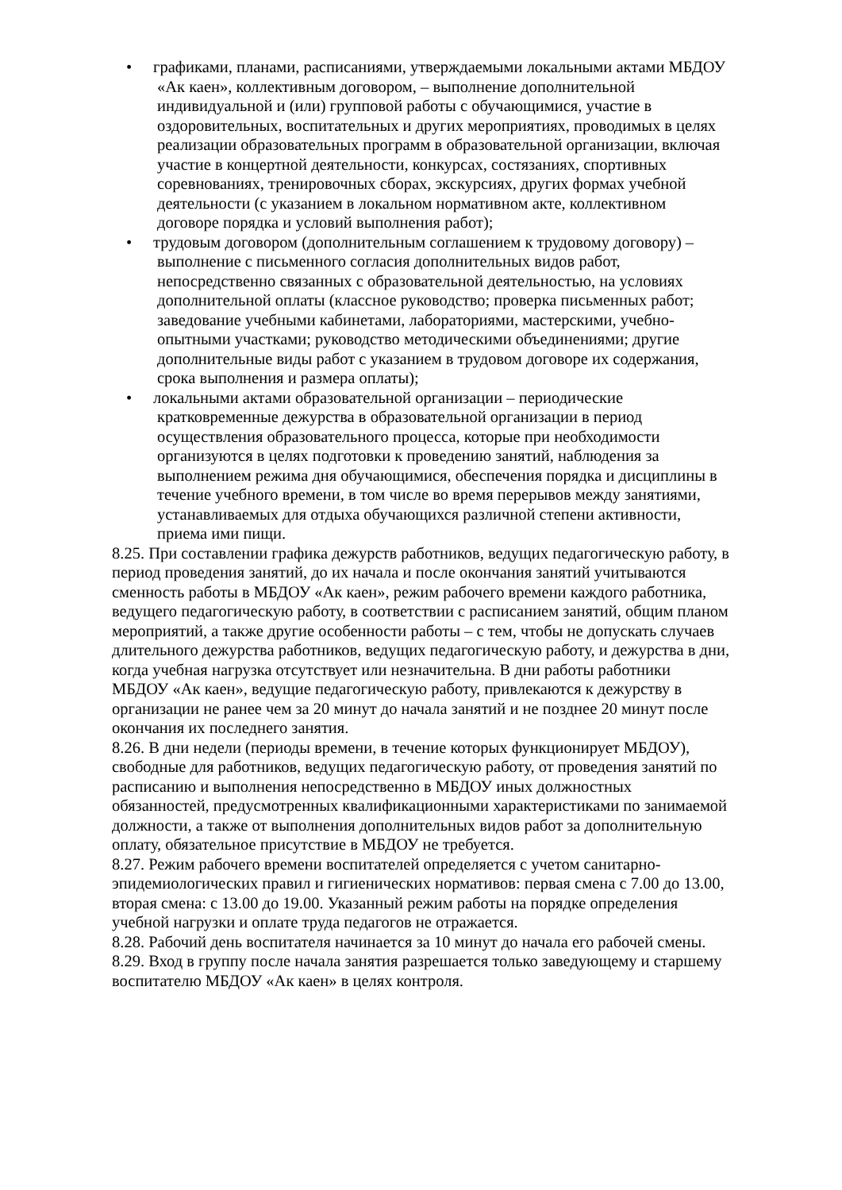• графиками, планами, расписаниями, утверждаемыми локальными актами МБДОУ «Ак каен», коллективным договором, – выполнение дополнительной индивидуальной и (или) групповой работы с обучающимися, участие в оздоровительных, воспитательных и других мероприятиях, проводимых в целях реализации образовательных программ в образовательной организации, включая участие в концертной деятельности, конкурсах, состязаниях, спортивных соревнованиях, тренировочных сборах, экскурсиях, других формах учебной деятельности (с указанием в локальном нормативном акте, коллективном договоре порядка и условий выполнения работ);
• трудовым договором (дополнительным соглашением к трудовому договору) – выполнение с письменного согласия дополнительных видов работ, непосредственно связанных с образовательной деятельностью, на условиях дополнительной оплаты (классное руководство; проверка письменных работ; заведование учебными кабинетами, лабораториями, мастерскими, учебно-опытными участками; руководство методическими объединениями; другие дополнительные виды работ с указанием в трудовом договоре их содержания, срока выполнения и размера оплаты);
• локальными актами образовательной организации – периодические кратковременные дежурства в образовательной организации в период осуществления образовательного процесса, которые при необходимости организуются в целях подготовки к проведению занятий, наблюдения за выполнением режима дня обучающимися, обеспечения порядка и дисциплины в течение учебного времени, в том числе во время перерывов между занятиями, устанавливаемых для отдыха обучающихся различной степени активности, приема ими пищи.
8.25. При составлении графика дежурств работников, ведущих педагогическую работу, в период проведения занятий, до их начала и после окончания занятий учитываются сменность работы в МБДОУ «Ак каен», режим рабочего времени каждого работника, ведущего педагогическую работу, в соответствии с расписанием занятий, общим планом мероприятий, а также другие особенности работы – с тем, чтобы не допускать случаев длительного дежурства работников, ведущих педагогическую работу, и дежурства в дни, когда учебная нагрузка отсутствует или незначительна. В дни работы работники МБДОУ «Ак каен», ведущие педагогическую работу, привлекаются к дежурству в организации не ранее чем за 20 минут до начала занятий и не позднее 20 минут после окончания их последнего занятия.
8.26. В дни недели (периоды времени, в течение которых функционирует МБДОУ), свободные для работников, ведущих педагогическую работу, от проведения занятий по расписанию и выполнения непосредственно в МБДОУ иных должностных обязанностей, предусмотренных квалификационными характеристиками по занимаемой должности, а также от выполнения дополнительных видов работ за дополнительную оплату, обязательное присутствие в МБДОУ не требуется.
8.27. Режим рабочего времени воспитателей определяется с учетом санитарно-эпидемиологических правил и гигиенических нормативов: первая смена с 7.00 до 13.00, вторая смена: с 13.00 до 19.00. Указанный режим работы на порядке определения учебной нагрузки и оплате труда педагогов не отражается.
8.28. Рабочий день воспитателя начинается за 10 минут до начала его рабочей смены.
8.29. Вход в группу после начала занятия разрешается только заведующему и старшему воспитателю МБДОУ «Ак каен» в целях контроля.